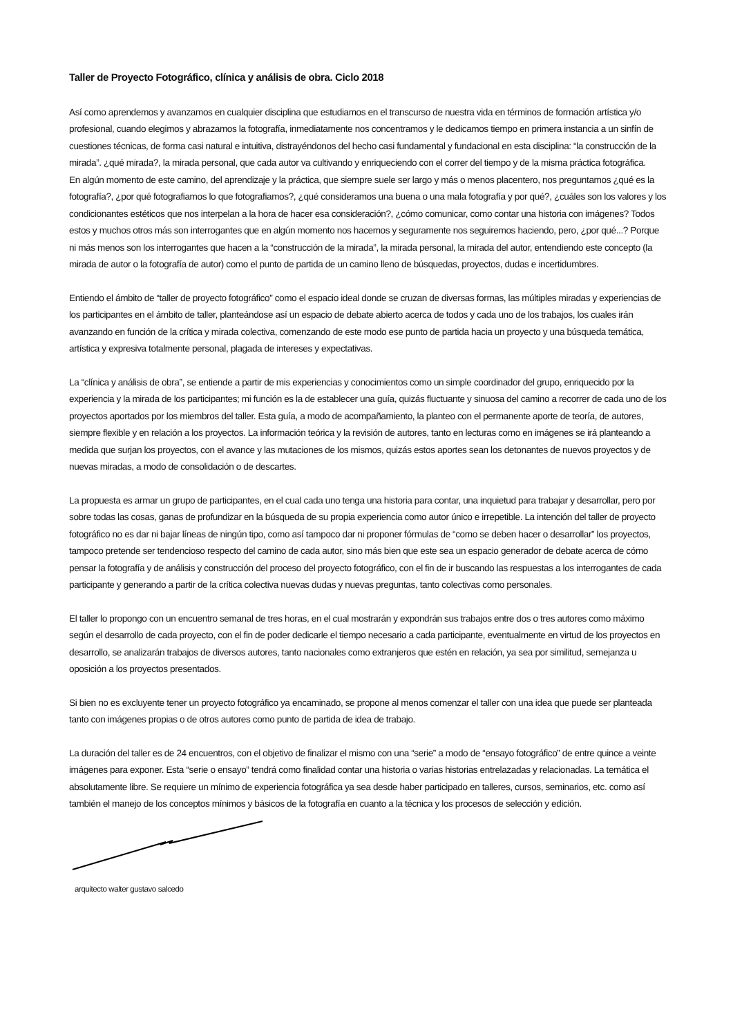Taller de Proyecto Fotográfico, clínica y análisis de obra. Ciclo 2018
Así como aprendemos y avanzamos en cualquier disciplina que estudiamos en el transcurso de nuestra vida en términos de formación artística y/o profesional, cuando elegimos y abrazamos la fotografía, inmediatamente nos concentramos y le dedicamos tiempo en primera instancia a un sinfín de cuestiones técnicas, de forma casi natural e intuitiva, distrayéndonos del hecho casi fundamental y fundacional en esta disciplina: “la construcción de la mirada”. ¿qué mirada?, la mirada personal, que cada autor va cultivando y enriqueciendo con el correr del tiempo y de la misma práctica fotográfica.
En algún momento de este camino, del aprendizaje y la práctica, que siempre suele ser largo y más o menos placentero, nos preguntamos ¿qué es la fotografía?, ¿por qué fotografiamos lo que fotografiamos?, ¿qué consideramos una buena o una mala fotografía y por qué?, ¿cuáles son los valores y los condicionantes estéticos que nos interpelan a la hora de hacer esa consideración?, ¿cómo comunicar, como contar una historia con imágenes? Todos estos y muchos otros más son interrogantes que en algún momento nos hacemos y seguramente nos seguiremos haciendo, pero, ¿por qué...? Porque ni más menos son los interrogantes que hacen a la “construcción de la mirada”, la mirada personal, la mirada del autor, entendiendo este concepto (la mirada de autor o la fotografía de autor) como el punto de partida de un camino lleno de búsquedas, proyectos, dudas e incertidumbres.
Entiendo el ámbito de “taller de proyecto fotográfico” como el espacio ideal donde se cruzan de diversas formas, las múltiples miradas y experiencias de los participantes en el ámbito de taller, planteándose así un espacio de debate abierto acerca de todos y cada uno de los trabajos, los cuales irán avanzando en función de la crítica y mirada colectiva, comenzando de este modo ese punto de partida hacia un proyecto y una búsqueda temática, artística y expresiva totalmente personal, plagada de intereses y expectativas.
La “clínica y análisis de obra”, se entiende a partir de mis experiencias y conocimientos como un simple coordinador del grupo, enriquecido por la experiencia y la mirada de los participantes; mi función es la de establecer una guía, quizás fluctuante y sinuosa del camino a recorrer de cada uno de los proyectos aportados por los miembros del taller. Esta guía, a modo de acompañamiento, la planteo con el permanente aporte de teoría, de autores, siempre flexible y en relación a los proyectos. La información teórica y la revisión de autores, tanto en lecturas como en imágenes se irá planteando a medida que surjan los proyectos, con el avance y las mutaciones de los mismos, quizás estos aportes sean los detonantes de nuevos proyectos y de nuevas miradas, a modo de consolidación o de descartes.
La propuesta es armar un grupo de participantes, en el cual cada uno tenga una historia para contar, una inquietud para trabajar y desarrollar, pero por sobre todas las cosas, ganas de profundizar en la búsqueda de su propia experiencia como autor único e irrepetible. La intención del taller de proyecto fotográfico no es dar ni bajar líneas de ningún tipo, como así tampoco dar ni proponer fórmulas de “como se deben hacer o desarrollar” los proyectos, tampoco pretende ser tendencioso respecto del camino de cada autor, sino más bien que este sea un espacio generador de debate acerca de cómo pensar la fotografía y de análisis y construcción del proceso del proyecto fotográfico, con el fin de ir buscando las respuestas a los interrogantes de cada participante y generando a partir de la crítica colectiva nuevas dudas y nuevas preguntas, tanto colectivas como personales.
El taller lo propongo con un encuentro semanal de tres horas, en el cual mostrarán y expondrán sus trabajos entre dos o tres autores como máximo según el desarrollo de cada proyecto, con el fin de poder dedicarle el tiempo necesario a cada participante, eventualmente en virtud de los proyectos en desarrollo, se analizarán trabajos de diversos autores, tanto nacionales como extranjeros que estén en relación, ya sea por similitud, semejanza u oposición a los proyectos presentados.
Si bien no es excluyente tener un proyecto fotográfico ya encaminado, se propone al menos comenzar el taller con una idea que puede ser planteada tanto con imágenes propias o de otros autores como punto de partida de idea de trabajo.
La duración del taller es de 24 encuentros, con el objetivo de finalizar el mismo con una “serie” a modo de “ensayo fotográfico” de entre quince a veinte imágenes para exponer. Esta “serie o ensayo” tendrá como finalidad contar una historia o varias historias entrelazadas y relacionadas. La temática el absolutamente libre. Se requiere un mínimo de experiencia fotográfica ya sea desde haber participado en talleres, cursos, seminarios, etc. como así también el manejo de los conceptos mínimos y básicos de la fotografía en cuanto a la técnica y los procesos de selección y edición.
arquitecto walter gustavo salcedo